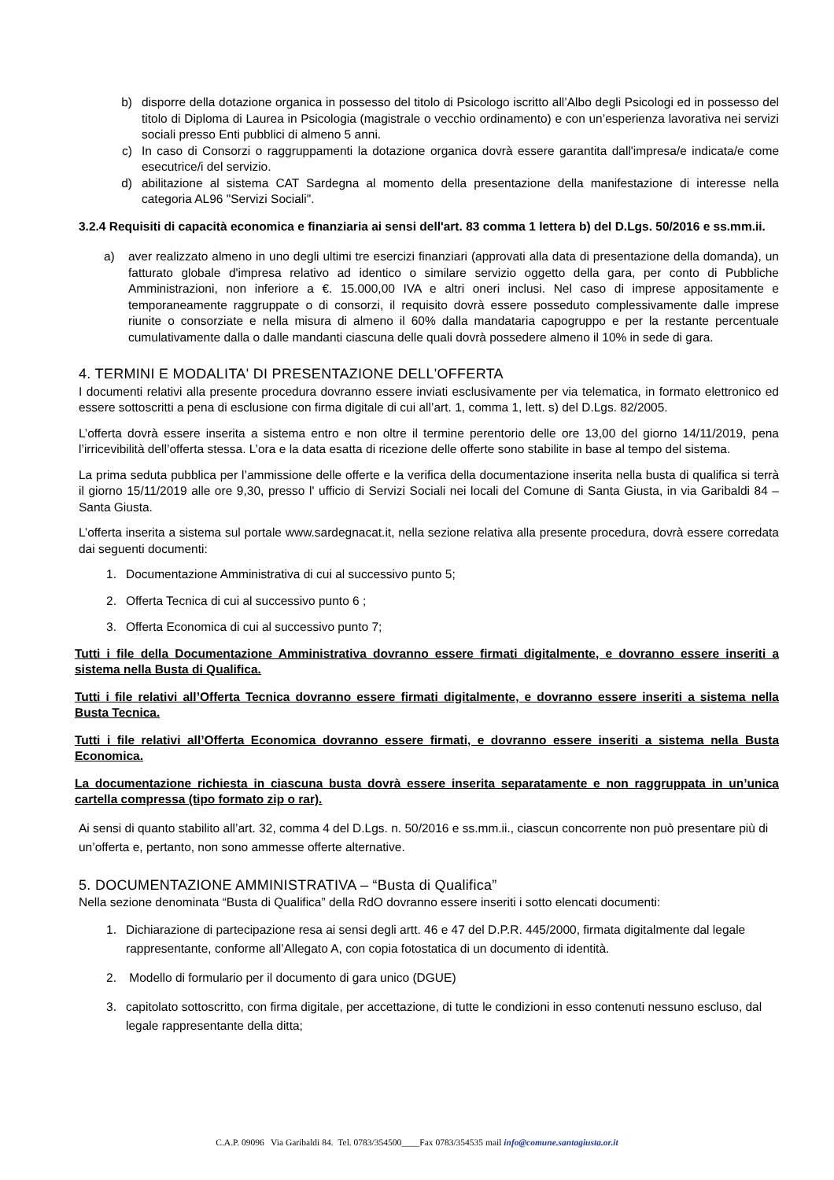b) disporre della dotazione organica in possesso del titolo di Psicologo iscritto all’Albo degli Psicologi ed in possesso del titolo di Diploma di Laurea in Psicologia (magistrale o vecchio ordinamento) e con un’esperienza lavorativa nei servizi sociali presso Enti pubblici di almeno 5 anni.
c) In caso di Consorzi o raggruppamenti la dotazione organica dovrà essere garantita dall'impresa/e indicata/e come esecutrice/i del servizio.
d) abilitazione al sistema CAT Sardegna al momento della presentazione della manifestazione di interesse nella categoria AL96 "Servizi Sociali".
3.2.4 Requisiti di capacità economica e finanziaria ai sensi dell'art. 83 comma 1 lettera b) del D.Lgs. 50/2016 e ss.mm.ii.
a) aver realizzato almeno in uno degli ultimi tre esercizi finanziari (approvati alla data di presentazione della domanda), un fatturato globale d'impresa relativo ad identico o similare servizio oggetto della gara, per conto di Pubbliche Amministrazioni, non inferiore a €. 15.000,00 IVA e altri oneri inclusi. Nel caso di imprese appositamente e temporaneamente raggruppate o di consorzi, il requisito dovrà essere posseduto complessivamente dalle imprese riunite o consorziate e nella misura di almeno il 60% dalla mandataria capogruppo e per la restante percentuale cumulativamente dalla o dalle mandanti ciascuna delle quali dovrà possedere almeno il 10% in sede di gara.
4. TERMINI E MODALITA' DI PRESENTAZIONE DELL'OFFERTA
I documenti relativi alla presente procedura dovranno essere inviati esclusivamente per via telematica, in formato elettronico ed essere sottoscritti a pena di esclusione con firma digitale di cui all’art. 1, comma 1, lett. s) del D.Lgs. 82/2005.
L’offerta dovrà essere inserita a sistema entro e non oltre il termine perentorio delle ore 13,00 del giorno 14/11/2019, pena l’irricevibilità dell’offerta stessa. L’ora e la data esatta di ricezione delle offerte sono stabilite in base al tempo del sistema.
La prima seduta pubblica per l’ammissione delle offerte e la verifica della documentazione inserita nella busta di qualifica si terrà il giorno 15/11/2019 alle ore 9,30, presso l' ufficio di Servizi Sociali nei locali del Comune di Santa Giusta, in via Garibaldi 84 – Santa Giusta.
L’offerta inserita a sistema sul portale www.sardegnacat.it, nella sezione relativa alla presente procedura, dovrà essere corredata dai seguenti documenti:
1. Documentazione Amministrativa di cui al successivo punto 5;
2. Offerta Tecnica di cui al successivo punto 6 ;
3. Offerta Economica di cui al successivo punto 7;
Tutti i file della Documentazione Amministrativa dovranno essere firmati digitalmente, e dovranno essere inseriti a sistema nella Busta di Qualifica.
Tutti i file relativi all’Offerta Tecnica dovranno essere firmati digitalmente, e dovranno essere inseriti a sistema nella Busta Tecnica.
Tutti i file relativi all’Offerta Economica dovranno essere firmati, e dovranno essere inseriti a sistema nella Busta Economica.
La documentazione richiesta in ciascuna busta dovrà essere inserita separatamente e non raggruppata in un’unica cartella compressa (tipo formato zip o rar).
Ai sensi di quanto stabilito all’art. 32, comma 4 del D.Lgs. n. 50/2016 e ss.mm.ii., ciascun concorrente non può presentare più di un’offerta e, pertanto, non sono ammesse offerte alternative.
5. DOCUMENTAZIONE AMMINISTRATIVA – “Busta di Qualifica”
Nella sezione denominata “Busta di Qualifica” della RdO dovranno essere inseriti i sotto elencati documenti:
1. Dichiarazione di partecipazione resa ai sensi degli artt. 46 e 47 del D.P.R. 445/2000, firmata digitalmente dal legale rappresentante, conforme all’Allegato A, con copia fotostatica di un documento di identità.
2. Modello di formulario per il documento di gara unico (DGUE)
3. capitolato sottoscritto, con firma digitale, per accettazione, di tutte le condizioni in esso contenuti nessuno escluso, dal legale rappresentante della ditta;
C.A.P. 09096 Via Garibaldi 84. Tel. 0783/354500____Fax 0783/354535 mail info@comune.santagiusta.or.it